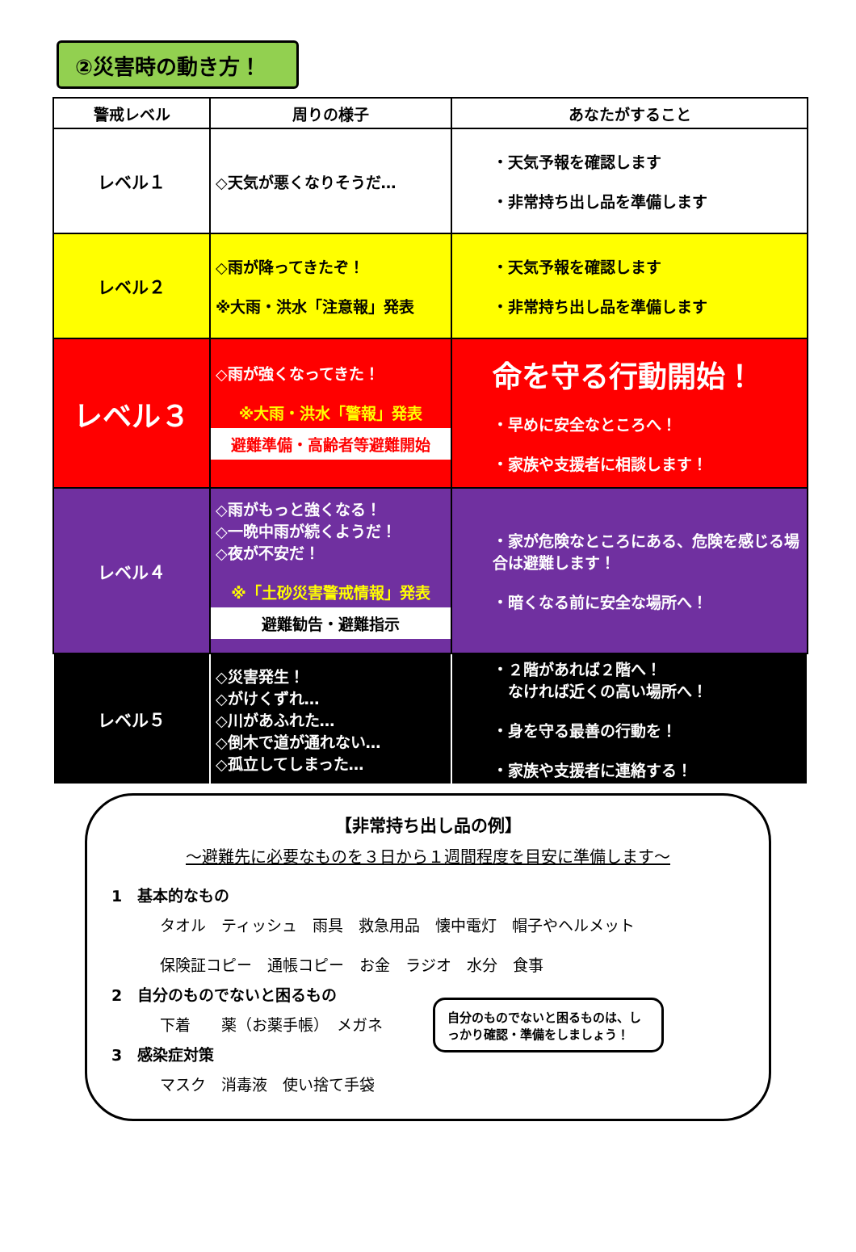②災害時の動き方！
| 警戒レベル | 周りの様子 | あなたがすること |
| --- | --- | --- |
| レベル１ | ◇天気が悪くなりそうだ… | ・天気予報を確認します ・非常持ち出し品を準備します |
| レベル２ | ◇雨が降ってきたぞ！ ※大雨・洪水「注意報」発表 | ・天気予報を確認します ・非常持ち出し品を準備します |
| レベル３ | ◇雨が強くなってきた！ ※大雨・洪水「警報」発表 避難準備・高齢者等避難開始 | 命を守る行動開始！ ・早めに安全なところへ！ ・家族や支援者に相談します！ |
| レベル４ | ◇雨がもっと強くなる！ ◇一晩中雨が続くようだ！ ◇夜が不安だ！ ※「土砂災害警戒情報」発表 避難勧告・避難指示 | ・家が危険なところにある、危険を感じる場合は避難します！ ・暗くなる前に安全な場所へ！ |
| レベル５ | ◇災害発生！ ◇がけくずれ… ◇川があふれた… ◇倒木で道が通れない… ◇孤立してしまった… | ・２階があれば２階へ！ なければ近くの高い場所へ！ ・身を守る最善の行動を！ ・家族や支援者に連絡する！ |
【非常持ち出し品の例】
～避難先に必要なものを３日から１週間程度を目安に準備します～
1　基本的なもの
タオル　ティッシュ　雨具　救急用品　懐中電灯　帽子やヘルメット
保険証コピー　通帳コピー　お金　ラジオ　水分　食事
2　自分のものでないと困るもの
下着　　薬（お薬手帳）　メガネ
3　感染症対策
マスク　消毒液　使い捨て手袋
自分のものでないと困るものは、しっかり確認・準備をしましょう！